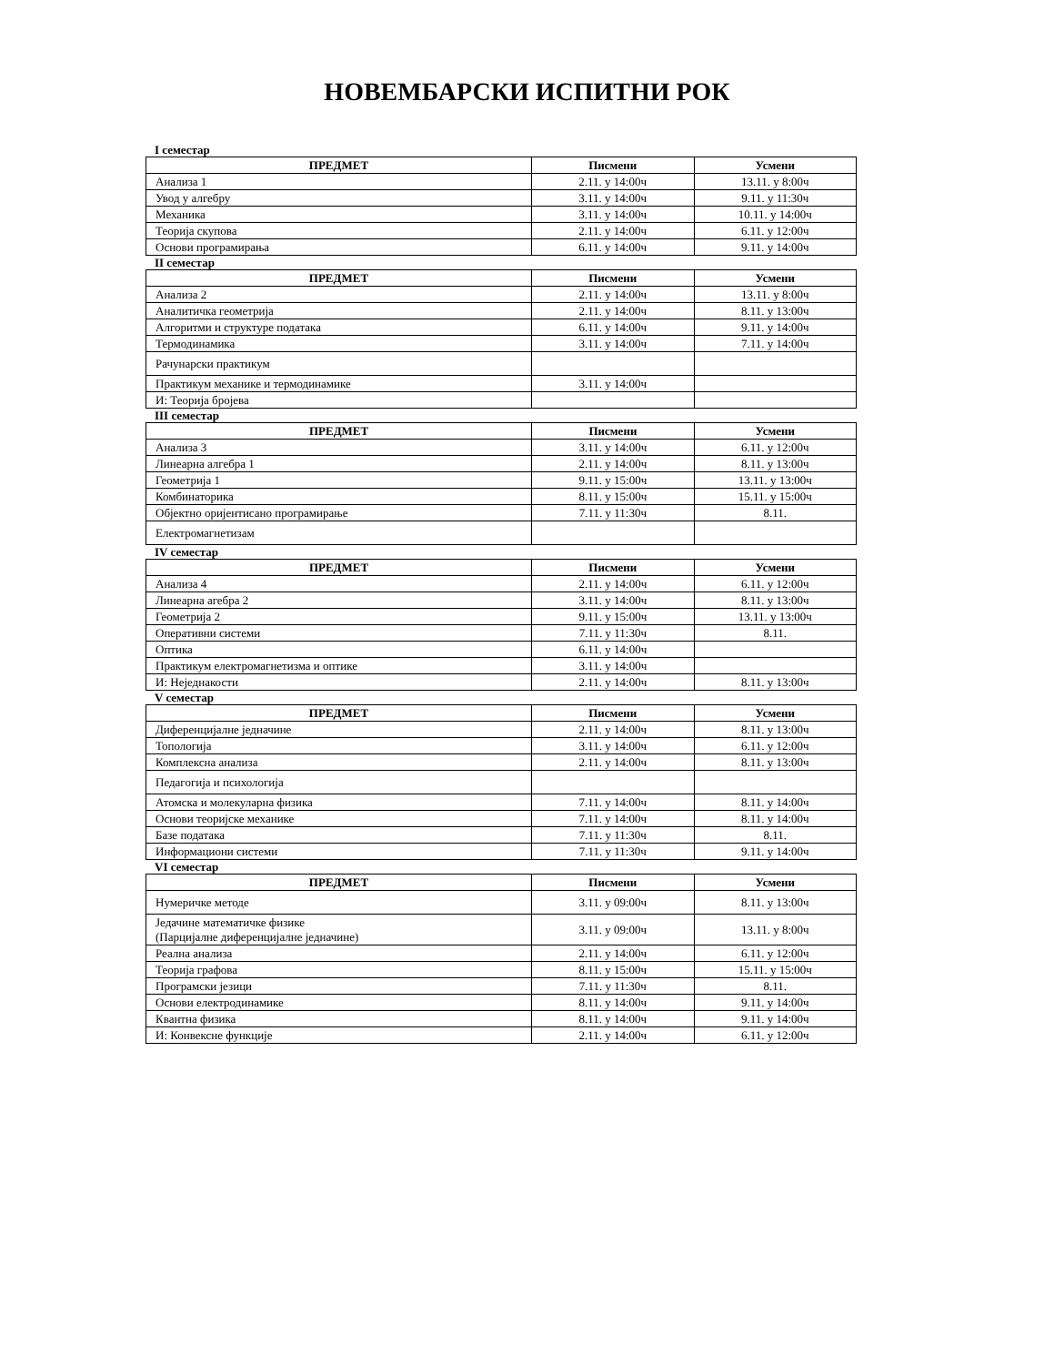НОВЕМБАРСКИ ИСПИТНИ РОК
I семестар
| ПРЕДМЕТ | Писмени | Усмени |
| --- | --- | --- |
| Анализа 1 | 2.11. у 14:00ч | 13.11. у 8:00ч |
| Увод у алгебру | 3.11. у 14:00ч | 9.11. у 11:30ч |
| Механика | 3.11. у 14:00ч | 10.11. у 14:00ч |
| Теорија скупова | 2.11. у 14:00ч | 6.11. у 12:00ч |
| Основи програмирања | 6.11. у 14:00ч | 9.11. у 14:00ч |
II семестар
| ПРЕДМЕТ | Писмени | Усмени |
| --- | --- | --- |
| Анализа 2 | 2.11. у 14:00ч | 13.11. у 8:00ч |
| Аналитичка геометрија | 2.11. у 14:00ч | 8.11. у 13:00ч |
| Алгоритми и структуре података | 6.11. у 14:00ч | 9.11. у 14:00ч |
| Термодинамика | 3.11. у 14:00ч | 7.11. у 14:00ч |
| Рачунарски практикум | | |
| Практикум механике и термодинамике | 3.11. у 14:00ч | |
| И: Теорија бројева | | |
III семестар
| ПРЕДМЕТ | Писмени | Усмени |
| --- | --- | --- |
| Анализа 3 | 3.11. у 14:00ч | 6.11. у 12:00ч |
| Линеарна алгебра 1 | 2.11. у 14:00ч | 8.11. у 13:00ч |
| Геометрија 1 | 9.11. у 15:00ч | 13.11. у 13:00ч |
| Комбинаторика | 8.11. у 15:00ч | 15.11. у 15:00ч |
| Објектно оријентисано програмирање | 7.11. у 11:30ч | 8.11. |
| Електромагнетизам | | |
IV семестар
| ПРЕДМЕТ | Писмени | Усмени |
| --- | --- | --- |
| Анализа 4 | 2.11. у 14:00ч | 6.11. у 12:00ч |
| Линеарна агебра 2 | 3.11. у 14:00ч | 8.11. у 13:00ч |
| Геометрија 2 | 9.11. у 15:00ч | 13.11. у 13:00ч |
| Оперативни системи | 7.11. у 11:30ч | 8.11. |
| Оптика | 6.11. у 14:00ч | |
| Практикум електромагнетизма и оптике | 3.11. у 14:00ч | |
| И: Неједнакости | 2.11. у 14:00ч | 8.11. у 13:00ч |
V семестар
| ПРЕДМЕТ | Писмени | Усмени |
| --- | --- | --- |
| Диференцијалне једначине | 2.11. у 14:00ч | 8.11. у 13:00ч |
| Топологија | 3.11. у 14:00ч | 6.11. у 12:00ч |
| Комплексна анализа | 2.11. у 14:00ч | 8.11. у 13:00ч |
| Педагогија и психологија | | |
| Атомска и молекуларна физика | 7.11. у 14:00ч | 8.11. у 14:00ч |
| Основи теоријске механике | 7.11. у 14:00ч | 8.11. у 14:00ч |
| Базе података | 7.11. у 11:30ч | 8.11. |
| Информациони системи | 7.11. у 11:30ч | 9.11. у 14:00ч |
VI семестар
| ПРЕДМЕТ | Писмени | Усмени |
| --- | --- | --- |
| Нумеричке методе | 3.11. у 09:00ч | 8.11. у 13:00ч |
| Једачине математичке физике (Парцијалне диференцијалне једначине) | 3.11. у 09:00ч | 13.11. у 8:00ч |
| Реална анализа | 2.11. у 14:00ч | 6.11. у 12:00ч |
| Теорија графова | 8.11. у 15:00ч | 15.11. у 15:00ч |
| Програмски језици | 7.11. у 11:30ч | 8.11. |
| Основи електродинамике | 8.11. у 14:00ч | 9.11. у 14:00ч |
| Квантна физика | 8.11. у 14:00ч | 9.11. у 14:00ч |
| И: Конвексне функције | 2.11. у 14:00ч | 6.11. у 12:00ч |